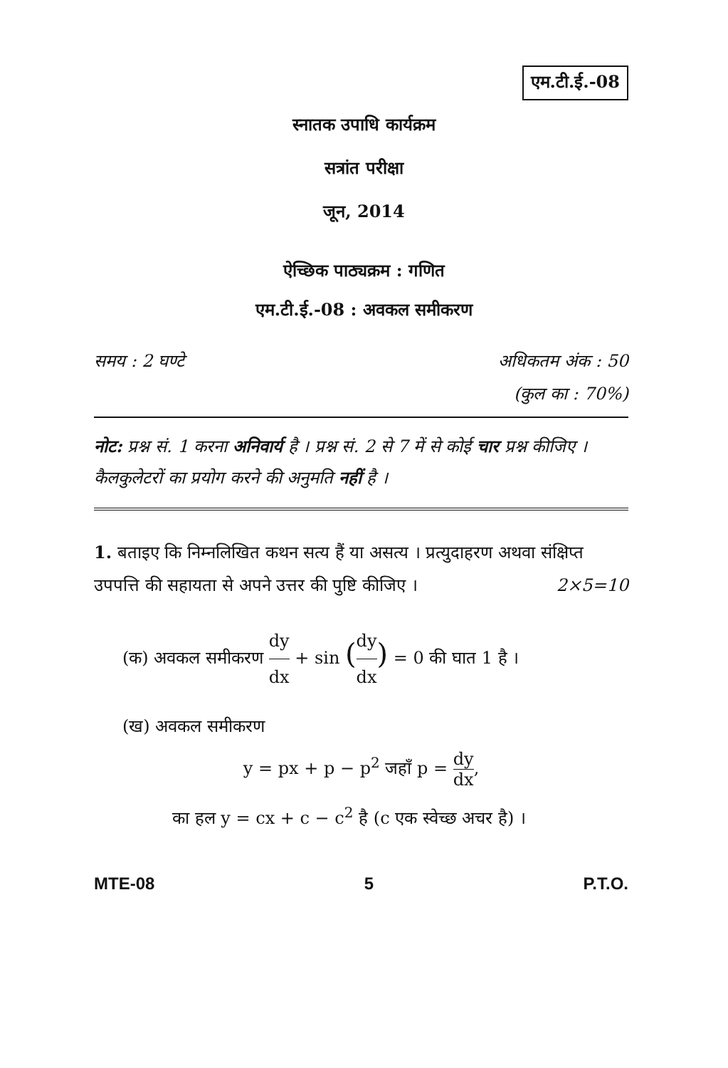एम.टी.ई.-08
स्नातक उपाधि कार्यक्रम
सत्रांत परीक्षा
जून, 2014
ऐच्छिक पाठ्यक्रम : गणित
एम.टी.ई.-08 : अवकल समीकरण
समय : 2 घण्टे अधिकतम अंक : 50
(कुल का : 70%)
नोट: प्रश्न सं. 1 करना अनिवार्य है । प्रश्न सं. 2 से 7 में से कोई चार प्रश्न कीजिए । कैलकुलेटरों का प्रयोग करने की अनुमति नहीं है ।
1. बताइए कि निम्नलिखित कथन सत्य हैं या असत्य । प्रत्युदाहरण अथवा संक्षिप्त उपपत्ति की सहायता से अपने उत्तर की पुष्टि कीजिए । 2×5=10
(क) अवकल समीकरण dy dx + sin (dy dx) = 0 की घात 1 है ।
(ख) अवकल समीकरण
y = px + p − p<sup>2</sup> जहाँ p = dy dx,
का हल y = cx + c − c<sup>2</sup> है (c एक स्वेच्छ अचर है) ।
MTE-08 5 P.T.O.